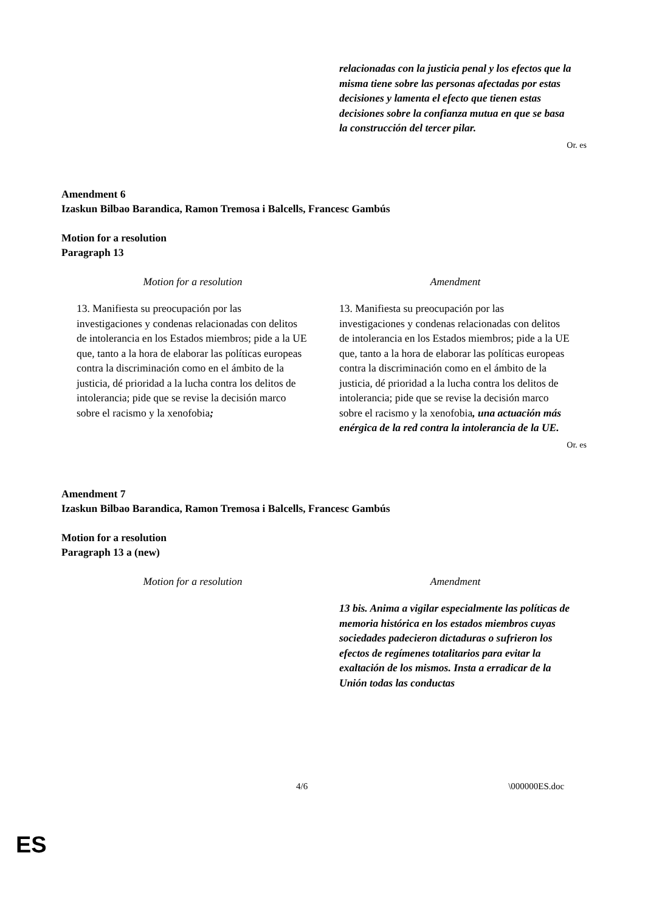| | relacionadas con la justicia penal y los efectos que la misma tiene sobre las personas afectadas por estas decisiones y lamenta el efecto que tienen estas decisiones sobre la confianza mutua en que se basa la construcción del tercer pilar. |
Or. es
Amendment 6
Izaskun Bilbao Barandica, Ramon Tremosa i Balcells, Francesc Gambús
Motion for a resolution
Paragraph 13
| Motion for a resolution | Amendment |
| 13. Manifiesta su preocupación por las investigaciones y condenas relacionadas con delitos de intolerancia en los Estados miembros; pide a la UE que, tanto a la hora de elaborar las políticas europeas contra la discriminación como en el ámbito de la justicia, dé prioridad a la lucha contra los delitos de intolerancia; pide que se revise la decisión marco sobre el racismo y la xenofobia ; | 13. Manifiesta su preocupación por las investigaciones y condenas relacionadas con delitos de intolerancia en los Estados miembros; pide a la UE que, tanto a la hora de elaborar las políticas europeas contra la discriminación como en el ámbito de la justicia, dé prioridad a la lucha contra los delitos de intolerancia; pide que se revise la decisión marco sobre el racismo y la xenofobia , una actuación más enérgica de la red contra la intolerancia de la UE. |
Or. es
Amendment 7
Izaskun Bilbao Barandica, Ramon Tremosa i Balcells, Francesc Gambús
Motion for a resolution
Paragraph 13 a (new)
| Motion for a resolution | Amendment |
| | 13 bis. Anima a vigilar especialmente las políticas de memoria histórica en los estados miembros cuyas sociedades padecieron dictaduras o sufrieron los efectos de regímenes totalitarios para evitar la exaltación de los mismos. Insta a erradicar de la Unión todas las conductas |
4/6 \000000ES.doc
ES